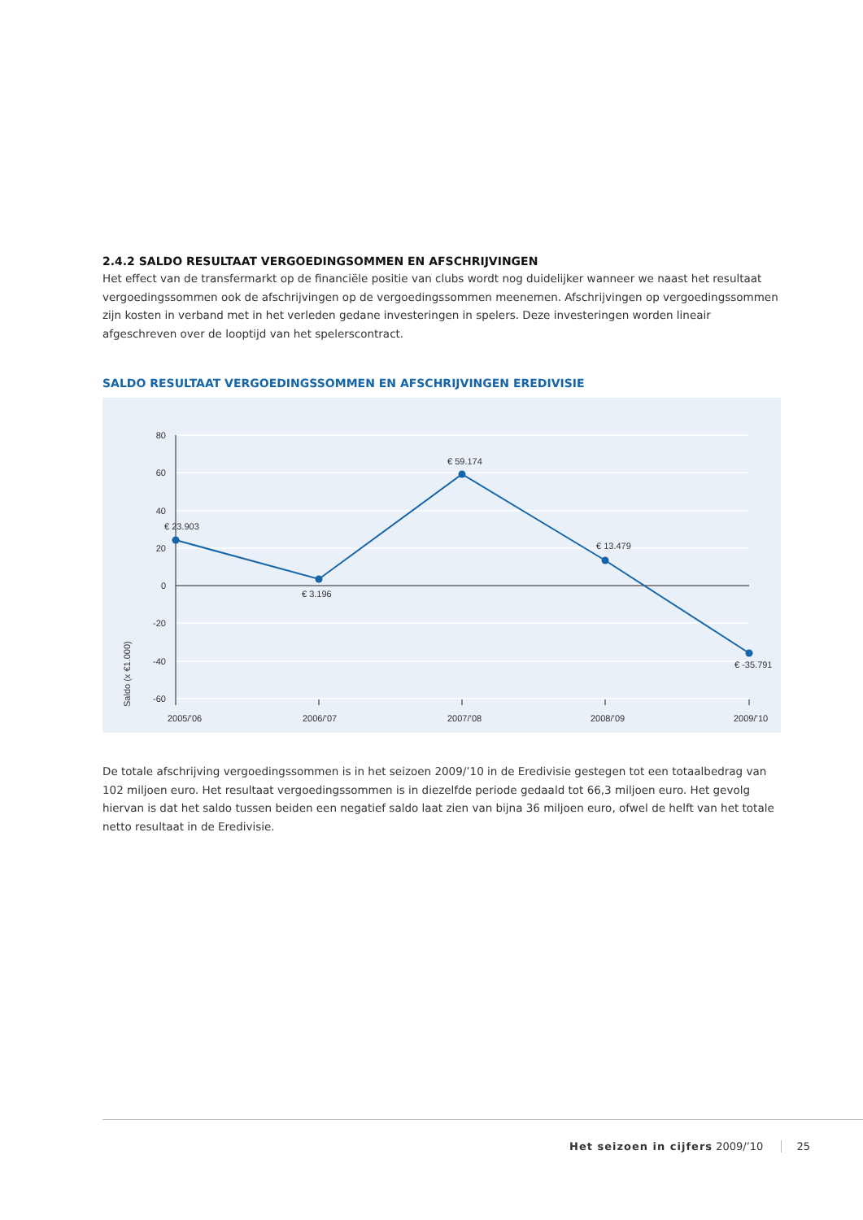2.4.2 SALDO RESULTAAT VERGOEDINGSOMMEN EN AFSCHRIJVINGEN
Het effect van de transfermarkt op de financiële positie van clubs wordt nog duidelijker wanneer we naast het resultaat vergoedingssommen ook de afschrijvingen op de vergoedingssommen meenemen. Afschrijvingen op vergoedingssommen zijn kosten in verband met in het verleden gedane investeringen in spelers. Deze investeringen worden lineair afgeschreven over de looptijd van het spelerscontract.
SALDO RESULTAAT VERGOEDINGSSOMMEN EN AFSCHRIJVINGEN EREDIVISIE
80
60
40
20
0
-20
-40
-60
Saldo (x €1.000)
€ 23.903
€ 3.196
€ 59.174
€ 13.479
€ -35.791
2005/’06
2006/’07
2007/’08
2008/’09
2009/’10
De totale afschrijving vergoedingssommen is in het seizoen 2009/’10 in de Eredivisie gestegen tot een totaalbedrag van 102 miljoen euro. Het resultaat vergoedingssommen is in diezelfde periode gedaald tot 66,3 miljoen euro. Het gevolg hiervan is dat het saldo tussen beiden een negatief saldo laat zien van bijna 36 miljoen euro, ofwel de helft van het totale netto resultaat in de Eredivisie.
Het seizoen in cijfers 2009/’10 25